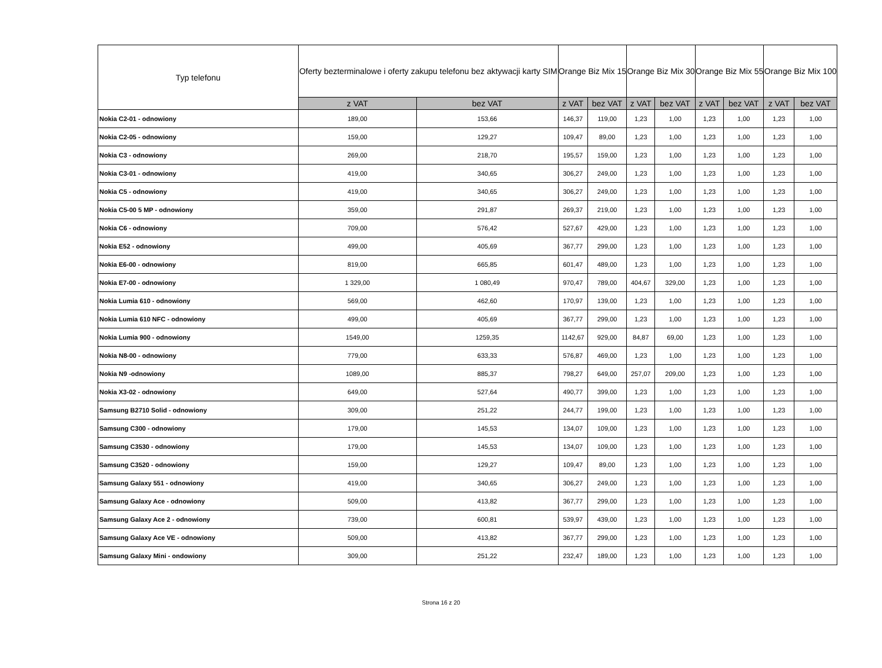| Typ telefonu | Oferty bezterminalowe i oferty zakupu telefonu bez aktywacji karty SIM | | Orange Biz Mix 15 | | Orange Biz Mix 30 | | Orange Biz Mix 55 | | Orange Biz Mix 100 | |
| --- | --- | --- | --- | --- | --- | --- | --- | --- | --- | --- |
| | z VAT | bez VAT | z VAT | bez VAT | z VAT | bez VAT | z VAT | bez VAT | z VAT | bez VAT |
| Nokia C2-01 - odnowiony | 189,00 | 153,66 | 146,37 | 119,00 | 1,23 | 1,00 | 1,23 | 1,00 | 1,23 | 1,00 |
| Nokia C2-05 - odnowiony | 159,00 | 129,27 | 109,47 | 89,00 | 1,23 | 1,00 | 1,23 | 1,00 | 1,23 | 1,00 |
| Nokia C3 - odnowiony | 269,00 | 218,70 | 195,57 | 159,00 | 1,23 | 1,00 | 1,23 | 1,00 | 1,23 | 1,00 |
| Nokia C3-01 - odnowiony | 419,00 | 340,65 | 306,27 | 249,00 | 1,23 | 1,00 | 1,23 | 1,00 | 1,23 | 1,00 |
| Nokia C5 - odnowiony | 419,00 | 340,65 | 306,27 | 249,00 | 1,23 | 1,00 | 1,23 | 1,00 | 1,23 | 1,00 |
| Nokia C5-00 5 MP - odnowiony | 359,00 | 291,87 | 269,37 | 219,00 | 1,23 | 1,00 | 1,23 | 1,00 | 1,23 | 1,00 |
| Nokia C6 - odnowiony | 709,00 | 576,42 | 527,67 | 429,00 | 1,23 | 1,00 | 1,23 | 1,00 | 1,23 | 1,00 |
| Nokia E52 - odnowiony | 499,00 | 405,69 | 367,77 | 299,00 | 1,23 | 1,00 | 1,23 | 1,00 | 1,23 | 1,00 |
| Nokia E6-00 - odnowiony | 819,00 | 665,85 | 601,47 | 489,00 | 1,23 | 1,00 | 1,23 | 1,00 | 1,23 | 1,00 |
| Nokia E7-00 - odnowiony | 1 329,00 | 1 080,49 | 970,47 | 789,00 | 404,67 | 329,00 | 1,23 | 1,00 | 1,23 | 1,00 |
| Nokia Lumia 610 - odnowiony | 569,00 | 462,60 | 170,97 | 139,00 | 1,23 | 1,00 | 1,23 | 1,00 | 1,23 | 1,00 |
| Nokia Lumia 610 NFC - odnowiony | 499,00 | 405,69 | 367,77 | 299,00 | 1,23 | 1,00 | 1,23 | 1,00 | 1,23 | 1,00 |
| Nokia Lumia 900 - odnowiony | 1549,00 | 1259,35 | 1142,67 | 929,00 | 84,87 | 69,00 | 1,23 | 1,00 | 1,23 | 1,00 |
| Nokia N8-00 - odnowiony | 779,00 | 633,33 | 576,87 | 469,00 | 1,23 | 1,00 | 1,23 | 1,00 | 1,23 | 1,00 |
| Nokia N9 -odnowiony | 1089,00 | 885,37 | 798,27 | 649,00 | 257,07 | 209,00 | 1,23 | 1,00 | 1,23 | 1,00 |
| Nokia X3-02 - odnowiony | 649,00 | 527,64 | 490,77 | 399,00 | 1,23 | 1,00 | 1,23 | 1,00 | 1,23 | 1,00 |
| Samsung B2710 Solid - odnowiony | 309,00 | 251,22 | 244,77 | 199,00 | 1,23 | 1,00 | 1,23 | 1,00 | 1,23 | 1,00 |
| Samsung C300 - odnowiony | 179,00 | 145,53 | 134,07 | 109,00 | 1,23 | 1,00 | 1,23 | 1,00 | 1,23 | 1,00 |
| Samsung C3530 - odnowiony | 179,00 | 145,53 | 134,07 | 109,00 | 1,23 | 1,00 | 1,23 | 1,00 | 1,23 | 1,00 |
| Samsung C3520 - odnowiony | 159,00 | 129,27 | 109,47 | 89,00 | 1,23 | 1,00 | 1,23 | 1,00 | 1,23 | 1,00 |
| Samsung Galaxy 551 - odnowiony | 419,00 | 340,65 | 306,27 | 249,00 | 1,23 | 1,00 | 1,23 | 1,00 | 1,23 | 1,00 |
| Samsung Galaxy Ace - odnowiony | 509,00 | 413,82 | 367,77 | 299,00 | 1,23 | 1,00 | 1,23 | 1,00 | 1,23 | 1,00 |
| Samsung Galaxy Ace 2 - odnowiony | 739,00 | 600,81 | 539,97 | 439,00 | 1,23 | 1,00 | 1,23 | 1,00 | 1,23 | 1,00 |
| Samsung Galaxy Ace VE - odnowiony | 509,00 | 413,82 | 367,77 | 299,00 | 1,23 | 1,00 | 1,23 | 1,00 | 1,23 | 1,00 |
| Samsung Galaxy Mini - ondowiony | 309,00 | 251,22 | 232,47 | 189,00 | 1,23 | 1,00 | 1,23 | 1,00 | 1,23 | 1,00 |
Strona 16 z 20